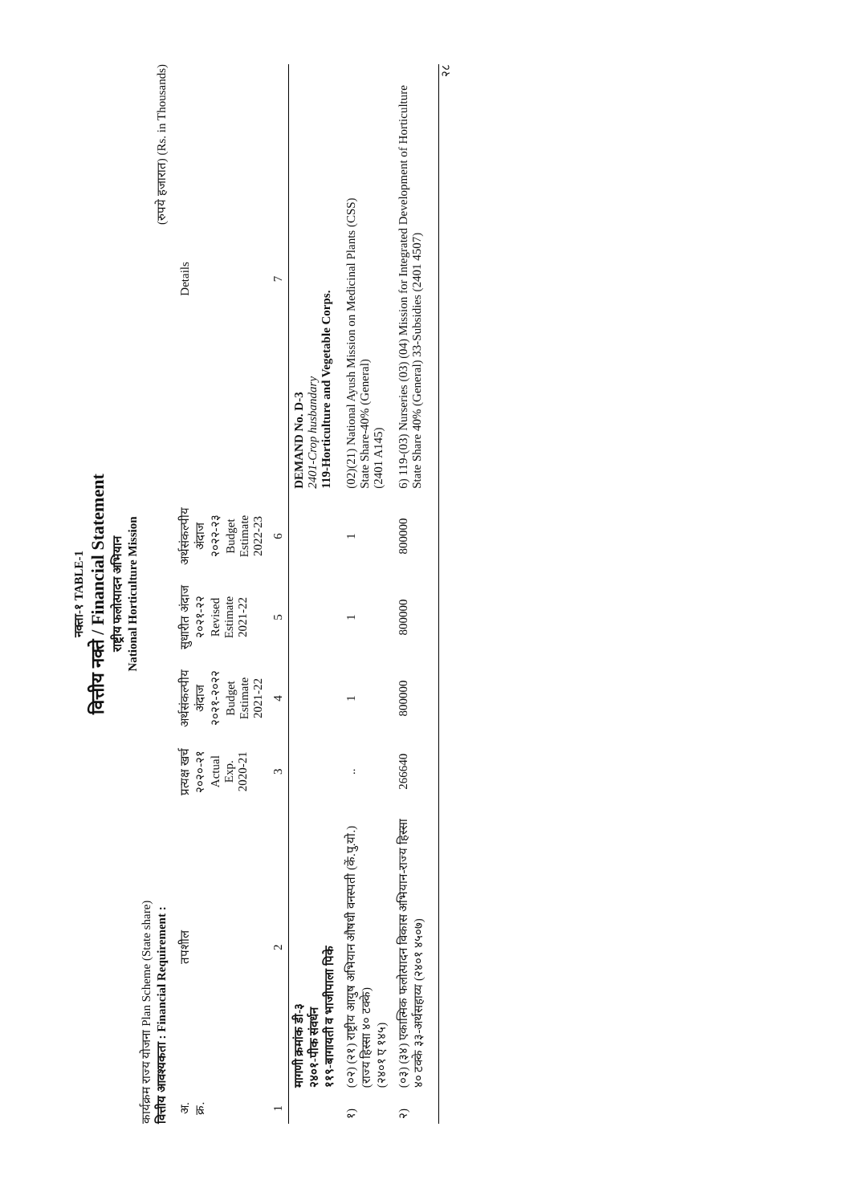नक्ता-१ TABLE-1
वित्तीय नक्ते / Financial Statement
राष्ट्रीय फलोत्पादन अभियान
National Horticulture Mission
कार्यक्रम राज्य योजना Plan Scheme (State share)
वित्तीय आवश्यकता : Financial Requirement : (रुपये हजारात) (Rs. in Thousands)
| अ. क्र. | तपशील | प्रत्यक्ष खर्च २०२०-२१ Actual Exp. 2020-21 | अर्थसंकल्पीय अंदाज २०२१-२०२२ Budget Estimate 2021-22 | सुधारीत अंदाज २०२१-२२ Revised Estimate 2021-22 | अर्थसंकल्पीय अंदाज २०२२-२३ Budget Estimate 2022-23 | Details |
| --- | --- | --- | --- | --- | --- | --- |
| 1 | 2 | 3 | 4 | 5 | 6 | 7 |
| | मागणी क्रमांक डी-३ २४०१-पीक संवर्धन ११९-बागायती व भाजीपाला पिके | | | | | DEMAND No. D-3 2401-Crop husbandary 119-Horticulture and Vegetable Corps. |
| १) | (०२) (२१) राष्ट्रीय आयुष अभियान औषधी वनस्पती (कें.पु.यो.) (राज्य हिस्सा ४० टक्के) (२४०१ ए १४५) | .. | 1 | 1 | 1 | (02)(21) National Ayush Mission on Medicinal Plants (CSS) State Share-40% (General) (2401 A145) |
| २) | (०३) (३४) एकात्मिक फलोत्पादन विकास अभियान-राज्य हिस्सा ४० टक्के ३३-अर्थसहाय्य (२४०१ ४५०७) | 266640 | 800000 | 800000 | 800000 | 6) 119-(03) Nurseries (03) (04) Mission for Integrated Development of Horticulture State Share 40% (General) 33-Subsidies (2401 4507) |
२८